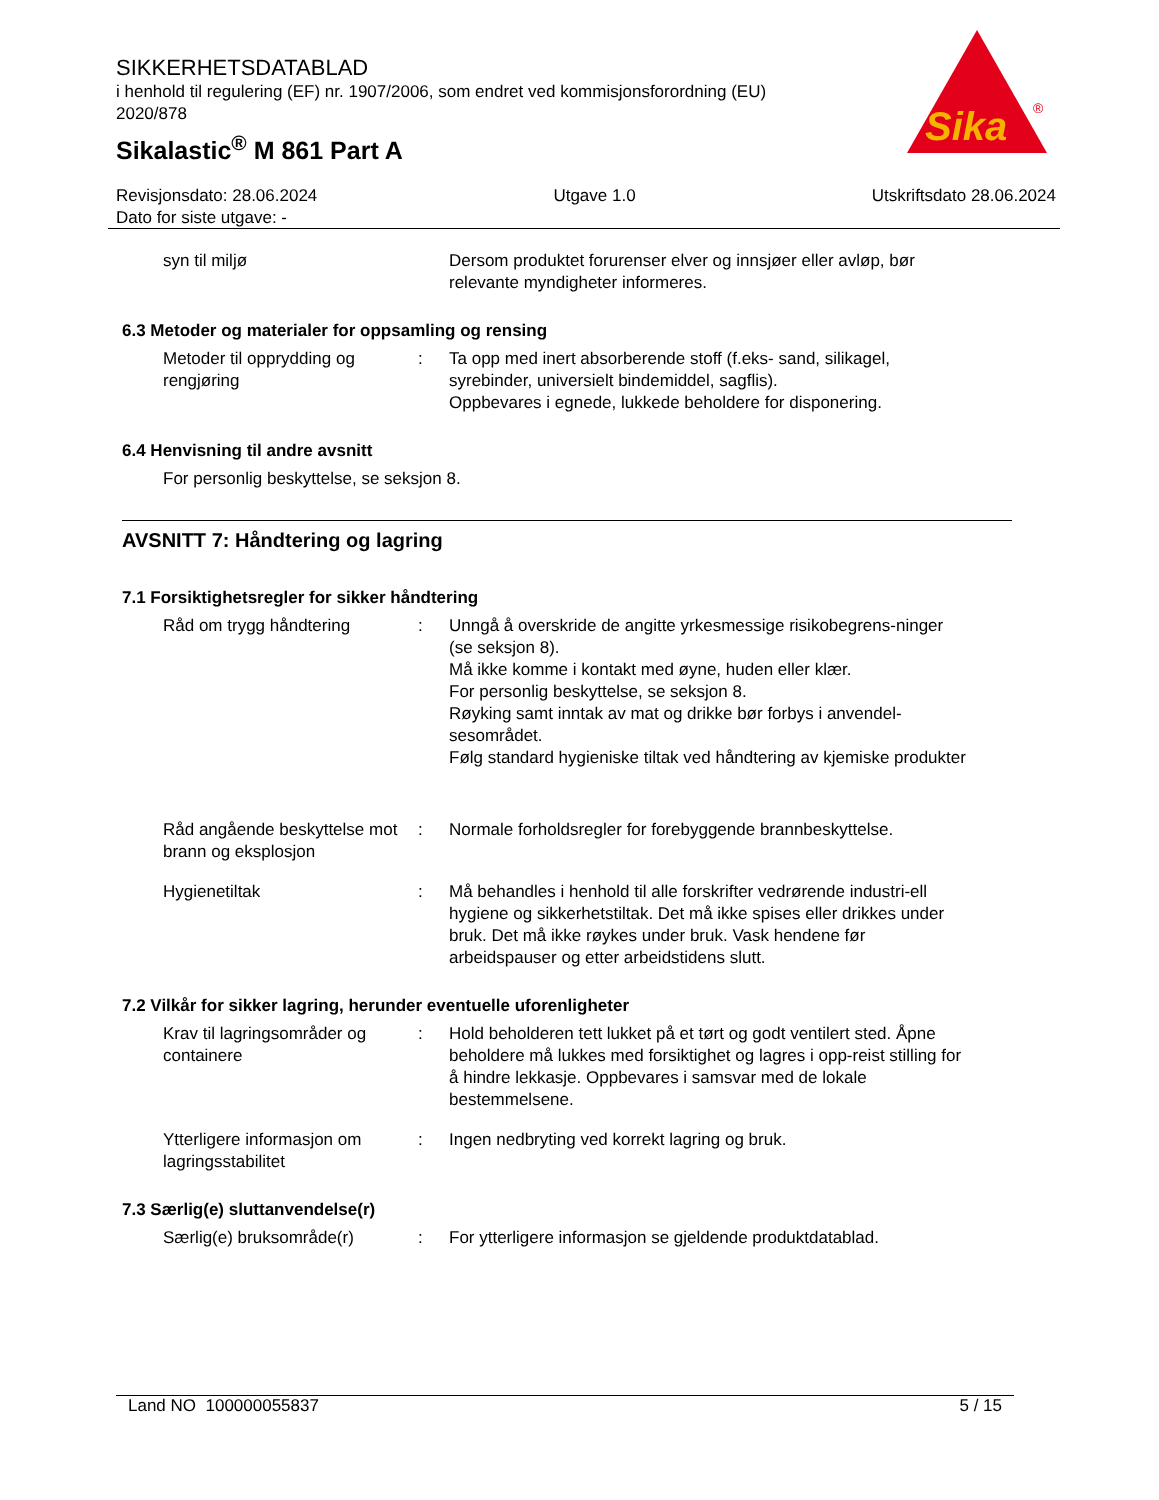SIKKERHETSDATABLAD
i henhold til regulering (EF) nr. 1907/2006, som endret ved kommisjonsforordning (EU) 2020/878
Sikalastic<sup>®</sup> M 861 Part A
Sika
®
Revisjonsdato: 28.06.2024
Dato for siste utgave: -
Utgave 1.0 Utskriftsdato 28.06.2024
syn til miljø Dersom produktet forurenser elver og innsjøer eller avløp, bør relevante myndigheter informeres.
6.3 Metoder og materialer for oppsamling og rensing
Metoder til opprydding og rengjøring
: Ta opp med inert absorberende stoff (f.eks- sand, silikagel, syrebinder, universielt bindemiddel, sagflis).
Oppbevares i egnede, lukkede beholdere for disponering.
6.4 Henvisning til andre avsnitt
For personlig beskyttelse, se seksjon 8.
AVSNITT 7: Håndtering og lagring
7.1 Forsiktighetsregler for sikker håndtering
Råd om trygg håndtering : Unngå å overskride de angitte yrkesmessige risikobegrens-ninger (se seksjon 8).
Må ikke komme i kontakt med øyne, huden eller klær.
For personlig beskyttelse, se seksjon 8.
Røyking samt inntak av mat og drikke bør forbys i anvendel-sesområdet.
Følg standard hygieniske tiltak ved håndtering av kjemiske produkter
Råd angående beskyttelse mot brann og eksplosjon
: Normale forholdsregler for forebyggende brannbeskyttelse.
Hygienetiltak : Må behandles i henhold til alle forskrifter vedrørende industri-ell hygiene og sikkerhetstiltak. Det må ikke spises eller drikkes under bruk. Det må ikke røykes under bruk. Vask hendene før arbeidspauser og etter arbeidstidens slutt.
7.2 Vilkår for sikker lagring, herunder eventuelle uforenligheter
Krav til lagringsområder og containere
: Hold beholderen tett lukket på et tørt og godt ventilert sted. Åpne beholdere må lukkes med forsiktighet og lagres i opp-reist stilling for å hindre lekkasje. Oppbevares i samsvar med de lokale bestemmelsene.
Ytterligere informasjon om lagringsstabilitet
: Ingen nedbryting ved korrekt lagring og bruk.
7.3 Særlig(e) sluttanvendelse(r)
Særlig(e) bruksområde(r) : For ytterligere informasjon se gjeldende produktdatablad.
Land NO 100000055837 5 / 15